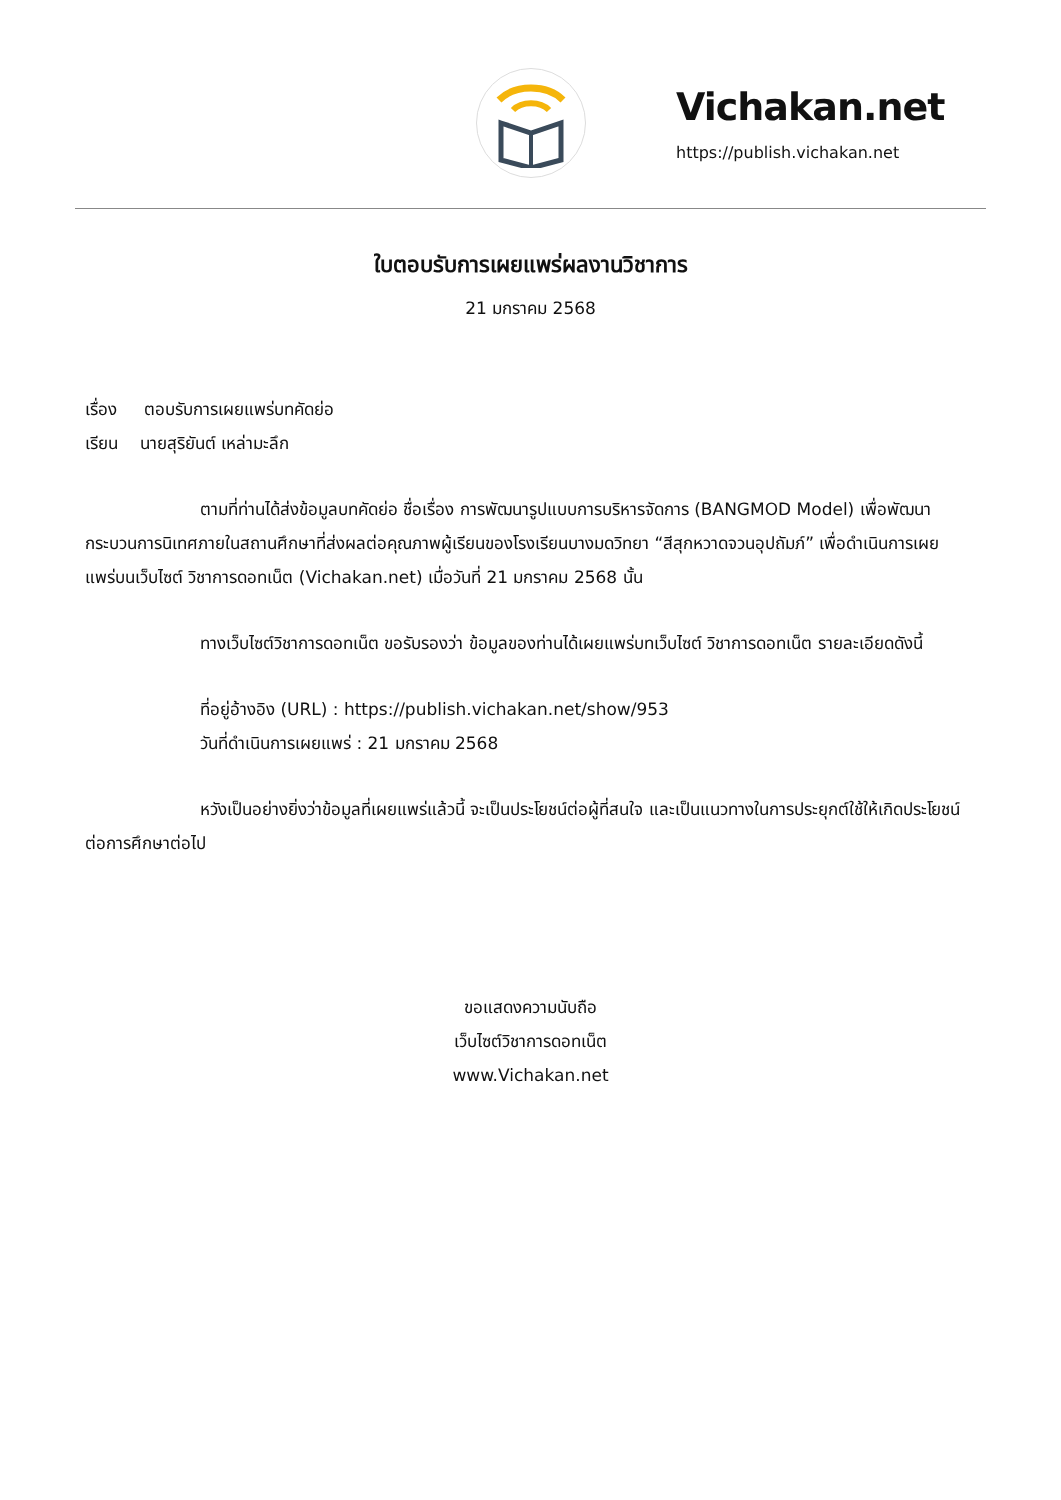Vichakan.net
https://publish.vichakan.net
ใบตอบรับการเผยแพร่ผลงานวิชาการ
21 มกราคม 2568
เรื่อง ตอบรับการเผยแพร่บทคัดย่อ
เรียน นายสุริยันต์ เหล่ามะลึก
ตามที่ท่านได้ส่งข้อมูลบทคัดย่อ ชื่อเรื่อง การพัฒนารูปแบบการบริหารจัดการ (BANGMOD Model) เพื่อพัฒนากระบวนการนิเทศภายในสถานศึกษาที่ส่งผลต่อคุณภาพผู้เรียนของโรงเรียนบางมดวิทยา “สีสุกหวาดจวนอุปถัมภ์” เพื่อดำเนินการเผยแพร่บนเว็บไซต์ วิชาการดอทเน็ต (Vichakan.net) เมื่อวันที่ 21 มกราคม 2568 นั้น
ทางเว็บไซต์วิชาการดอทเน็ต ขอรับรองว่า ข้อมูลของท่านได้เผยแพร่บทเว็บไซต์ วิชาการดอทเน็ต รายละเอียดดังนี้
ที่อยู่อ้างอิง (URL) : https://publish.vichakan.net/show/953
วันที่ดำเนินการเผยแพร่ : 21 มกราคม 2568
หวังเป็นอย่างยิ่งว่าข้อมูลที่เผยแพร่แล้วนี้ จะเป็นประโยชน์ต่อผู้ที่สนใจ และเป็นแนวทางในการประยุกต์ใช้ให้เกิดประโยชน์ต่อการศึกษาต่อไป
ขอแสดงความนับถือ
เว็บไซต์วิชาการดอทเน็ต
www.Vichakan.net